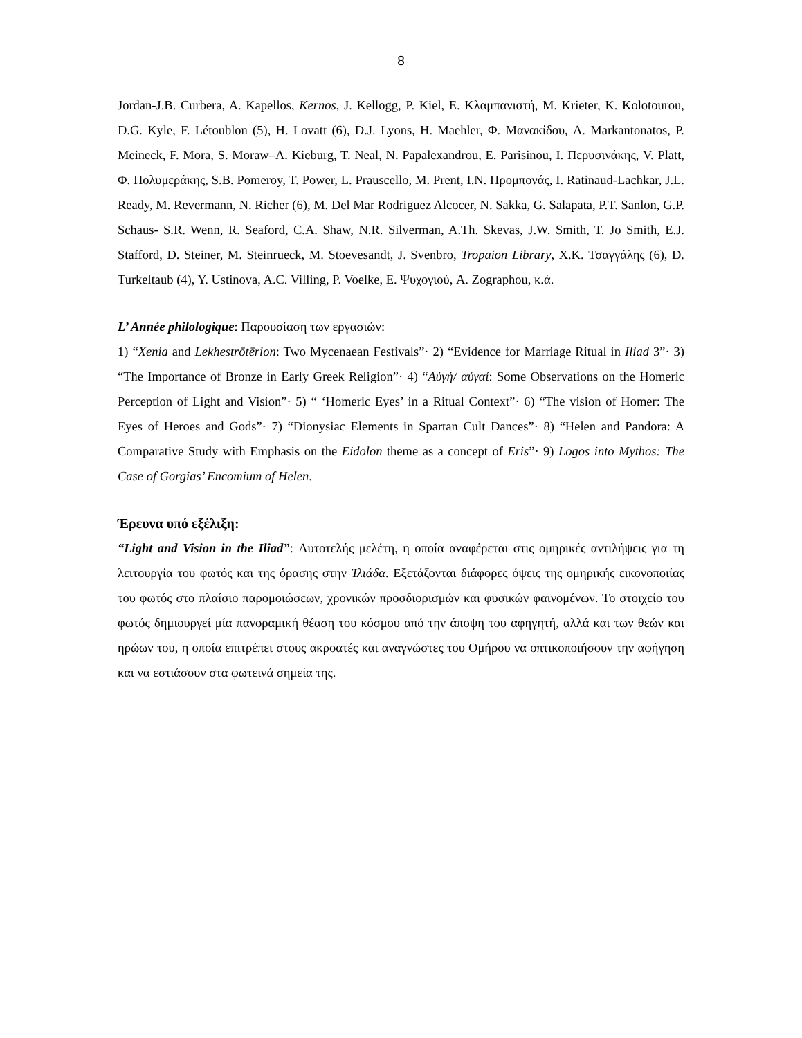8
Jordan-J.B. Curbera, A. Kapellos, Kernos, J. Kellogg, P. Kiel, E. Κλαμπανιστή, M. Krieter, K. Kolotourou, D.G. Kyle, F. Létoublon (5), H. Lovatt (6), D.J. Lyons, H. Maehler, Φ. Μανακίδου, A. Markantonatos, P. Meineck, F. Mora, S. Moraw–A. Kieburg, T. Neal, N. Papalexandrou, E. Parisinou, I. Περυσινάκης, V. Platt, Φ. Πολυμεράκης, S.B. Pomeroy, T. Power, L. Prauscello, M. Prent, I.N. Προμπονάς, I. Ratinaud-Lachkar, J.L. Ready, M. Revermann, N. Richer (6), M. Del Mar Rodriguez Alcocer, N. Sakka, G. Salapata, P.T. Sanlon, G.P. Schaus- S.R. Wenn, R. Seaford, C.A. Shaw, N.R. Silverman, A.Th. Skevas, J.W. Smith, T. Jo Smith, E.J. Stafford, D. Steiner, M. Steinrueck, M. Stoevesandt, J. Svenbro, Tropaion Library, X.K. Τσαγγάλης (6), D. Turkeltaub (4), Y. Ustinova, A.C. Villing, P. Voelke, E. Ψυχογιού, A. Zographou, κ.ά.
L’ Année philologique: Παρουσίαση των εργασιών:
1) “Xenia and Lekhestrōtērion: Two Mycenaean Festivals”· 2) “Evidence for Marriage Ritual in Iliad 3”· 3) “The Importance of Bronze in Early Greek Religion”· 4) “Αὐγή/ αὐγαί: Some Observations on the Homeric Perception of Light and Vision”· 5) “ ‘Homeric Eyes’ in a Ritual Context”· 6) “The vision of Homer: The Eyes of Heroes and Gods”· 7) “Dionysiac Elements in Spartan Cult Dances”· 8) “Helen and Pandora: A Comparative Study with Emphasis on the Eidolon theme as a concept of Eris”· 9) Logos into Mythos: The Case of Gorgias’ Encomium of Helen.
Έρευνα υπό εξέλιξη:
“Light and Vision in the Iliad”: Αυτοτελής μελέτη, η οποία αναφέρεται στις ομηρικές αντιλήψεις για τη λειτουργία του φωτός και της όρασης στην Ἰλιάδα. Εξετάζονται διάφορες όψεις της ομηρικής εικονοποιίας του φωτός στο πλαίσιο παρομοιώσεων, χρονικών προσδιορισμών και φυσικών φαινομένων. Το στοιχείο του φωτός δημιουργεί μία πανοραμική θέαση του κόσμου από την άποψη του αφηγητή, αλλά και των θεών και ηρώων του, η οποία επιτρέπει στους ακροατές και αναγνώστες του Ομήρου να οπτικοποιήσουν την αφήγηση και να εστιάσουν στα φωτεινά σημεία της.